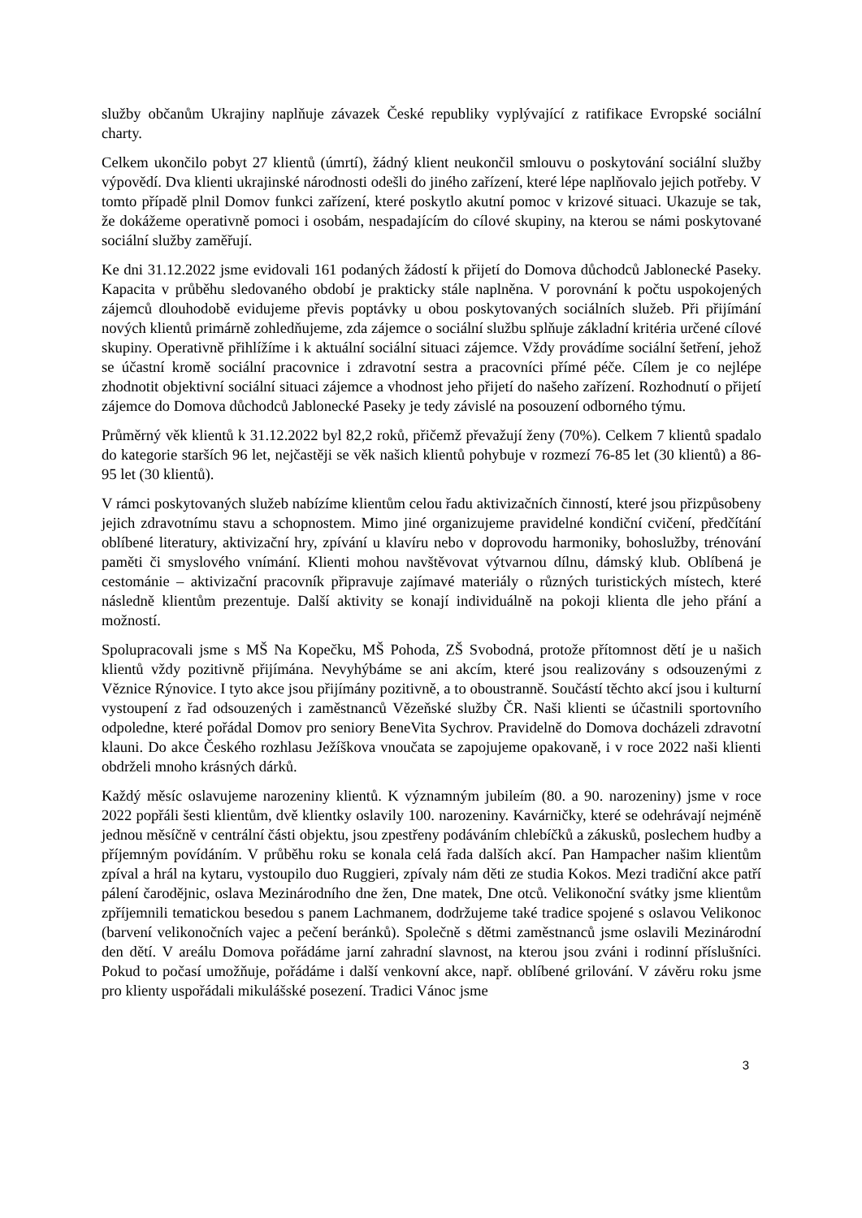služby občanům Ukrajiny naplňuje závazek České republiky vyplývající z ratifikace Evropské sociální charty.
Celkem ukončilo pobyt 27 klientů (úmrtí), žádný klient neukončil smlouvu o poskytování sociální služby výpovědí. Dva klienti ukrajinské národnosti odešli do jiného zařízení, které lépe naplňovalo jejich potřeby. V tomto případě plnil Domov funkci zařízení, které poskytlo akutní pomoc v krizové situaci. Ukazuje se tak, že dokážeme operativně pomoci i osobám, nespadajícím do cílové skupiny, na kterou se námi poskytované sociální služby zaměřují.
Ke dni 31.12.2022 jsme evidovali 161 podaných žádostí k přijetí do Domova důchodců Jablonecké Paseky. Kapacita v průběhu sledovaného období je prakticky stále naplněna. V porovnání k počtu uspokojených zájemců dlouhodobě evidujeme převis poptávky u obou poskytovaných sociálních služeb. Při přijímání nových klientů primárně zohledňujeme, zda zájemce o sociální službu splňuje základní kritéria určené cílové skupiny. Operativně přihlížíme i k aktuální sociální situaci zájemce. Vždy provádíme sociální šetření, jehož se účastní kromě sociální pracovnice i zdravotní sestra a pracovníci přímé péče. Cílem je co nejlépe zhodnotit objektivní sociální situaci zájemce a vhodnost jeho přijetí do našeho zařízení. Rozhodnutí o přijetí zájemce do Domova důchodců Jablonecké Paseky je tedy závislé na posouzení odborného týmu.
Průměrný věk klientů k 31.12.2022 byl 82,2 roků, přičemž převažují ženy (70%). Celkem 7 klientů spadalo do kategorie starších 96 let, nejčastěji se věk našich klientů pohybuje v rozmezí 76-85 let (30 klientů) a 86-95 let (30 klientů).
V rámci poskytovaných služeb nabízíme klientům celou řadu aktivizačních činností, které jsou přizpůsobeny jejich zdravotnímu stavu a schopnostem. Mimo jiné organizujeme pravidelné kondiční cvičení, předčítání oblíbené literatury, aktivizační hry, zpívání u klavíru nebo v doprovodu harmoniky, bohoslužby, trénování paměti či smyslového vnímání. Klienti mohou navštěvovat výtvarnou dílnu, dámský klub. Oblíbená je cestománie – aktivizační pracovník připravuje zajímavé materiály o různých turistických místech, které následně klientům prezentuje. Další aktivity se konají individuálně na pokoji klienta dle jeho přání a možností.
Spolupracovali jsme s MŠ Na Kopečku, MŠ Pohoda, ZŠ Svobodná, protože přítomnost dětí je u našich klientů vždy pozitivně přijímána. Nevyhýbáme se ani akcím, které jsou realizovány s odsouzenými z Věznice Rýnovice. I tyto akce jsou přijímány pozitivně, a to oboustranně. Součástí těchto akcí jsou i kulturní vystoupení z řad odsouzených i zaměstnanců Vězeňské služby ČR. Naši klienti se účastnili sportovního odpoledne, které pořádal Domov pro seniory BeneVita Sychrov. Pravidelně do Domova docházeli zdravotní klauni. Do akce Českého rozhlasu Ježíškova vnoučata se zapojujeme opakovaně, i v roce 2022 naši klienti obdrželi mnoho krásných dárků.
Každý měsíc oslavujeme narozeniny klientů. K významným jubileím (80. a 90. narozeniny) jsme v roce 2022 popřáli šesti klientům, dvě klientky oslavily 100. narozeniny. Kavárničky, které se odehrávají nejméně jednou měsíčně v centrální části objektu, jsou zpestřeny podáváním chlebíčků a zákusků, poslechem hudby a příjemným povídáním. V průběhu roku se konala celá řada dalších akcí. Pan Hampacher našim klientům zpíval a hrál na kytaru, vystoupilo duo Ruggieri, zpívaly nám děti ze studia Kokos. Mezi tradiční akce patří pálení čarodějnic, oslava Mezinárodního dne žen, Dne matek, Dne otců. Velikonoční svátky jsme klientům zpříjemnili tematickou besedou s panem Lachmanem, dodržujeme také tradice spojené s oslavou Velikonoc (barvení velikonočních vajec a pečení beránků). Společně s dětmi zaměstnanců jsme oslavili Mezinárodní den dětí. V areálu Domova pořádáme jarní zahradní slavnost, na kterou jsou zváni i rodinní příslušníci. Pokud to počasí umožňuje, pořádáme i další venkovní akce, např. oblíbené grilování. V závěru roku jsme pro klienty uspořádali mikulášské posezení. Tradici Vánoc jsme
3